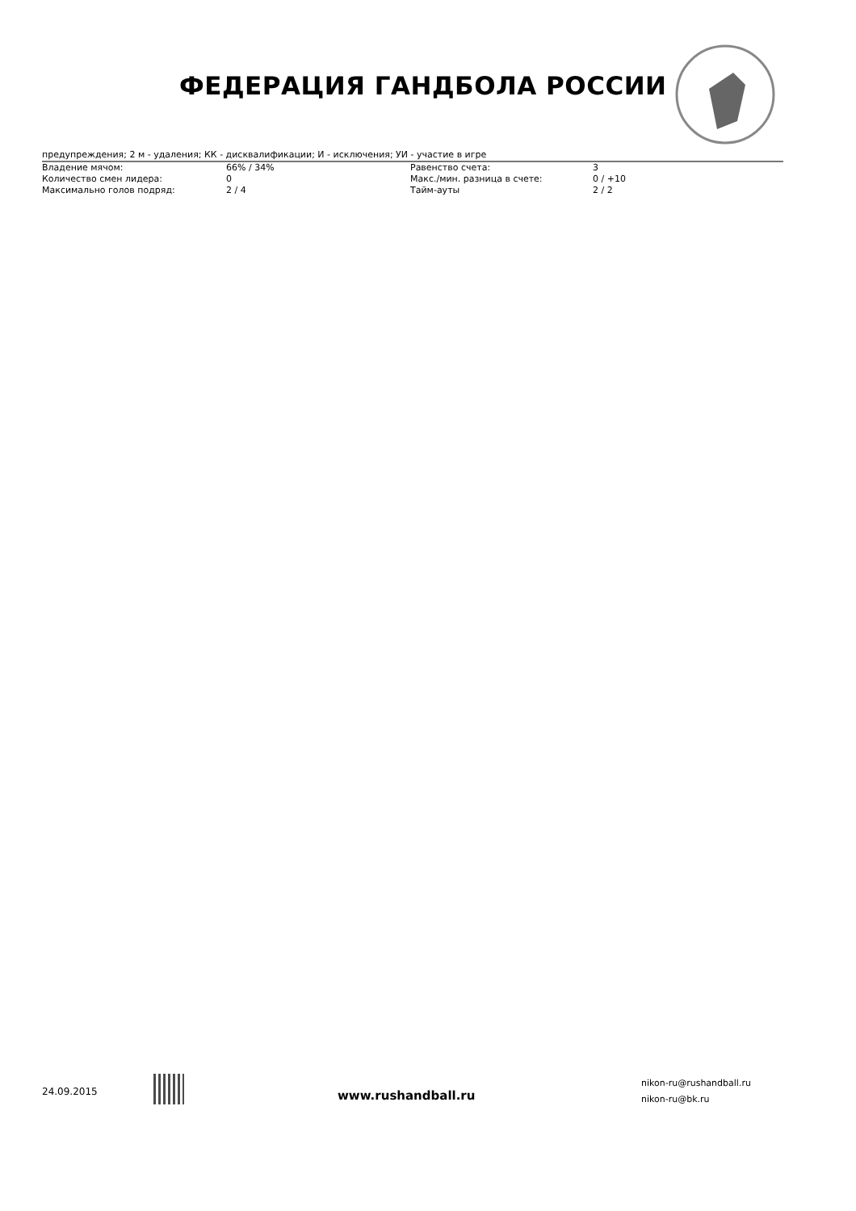ФЕДЕРАЦИЯ ГАНДБОЛА РОССИИ
предупреждения; 2 м - удаления; КК - дисквалификации; И - исключения; УИ - участие в игре
| Владение мячом: | 66% / 34% | Равенство счета: | 3 |
| Количество смен лидера: | 0 | Макс./мин. разница в счете: | 0 / +10 |
| Максимально голов подряд: | 2 / 4 | Тайм-ауты | 2 / 2 |
24.09.2015 www.rushandball.ru
nikon-ru@rushandball.ru
nikon-ru@bk.ru